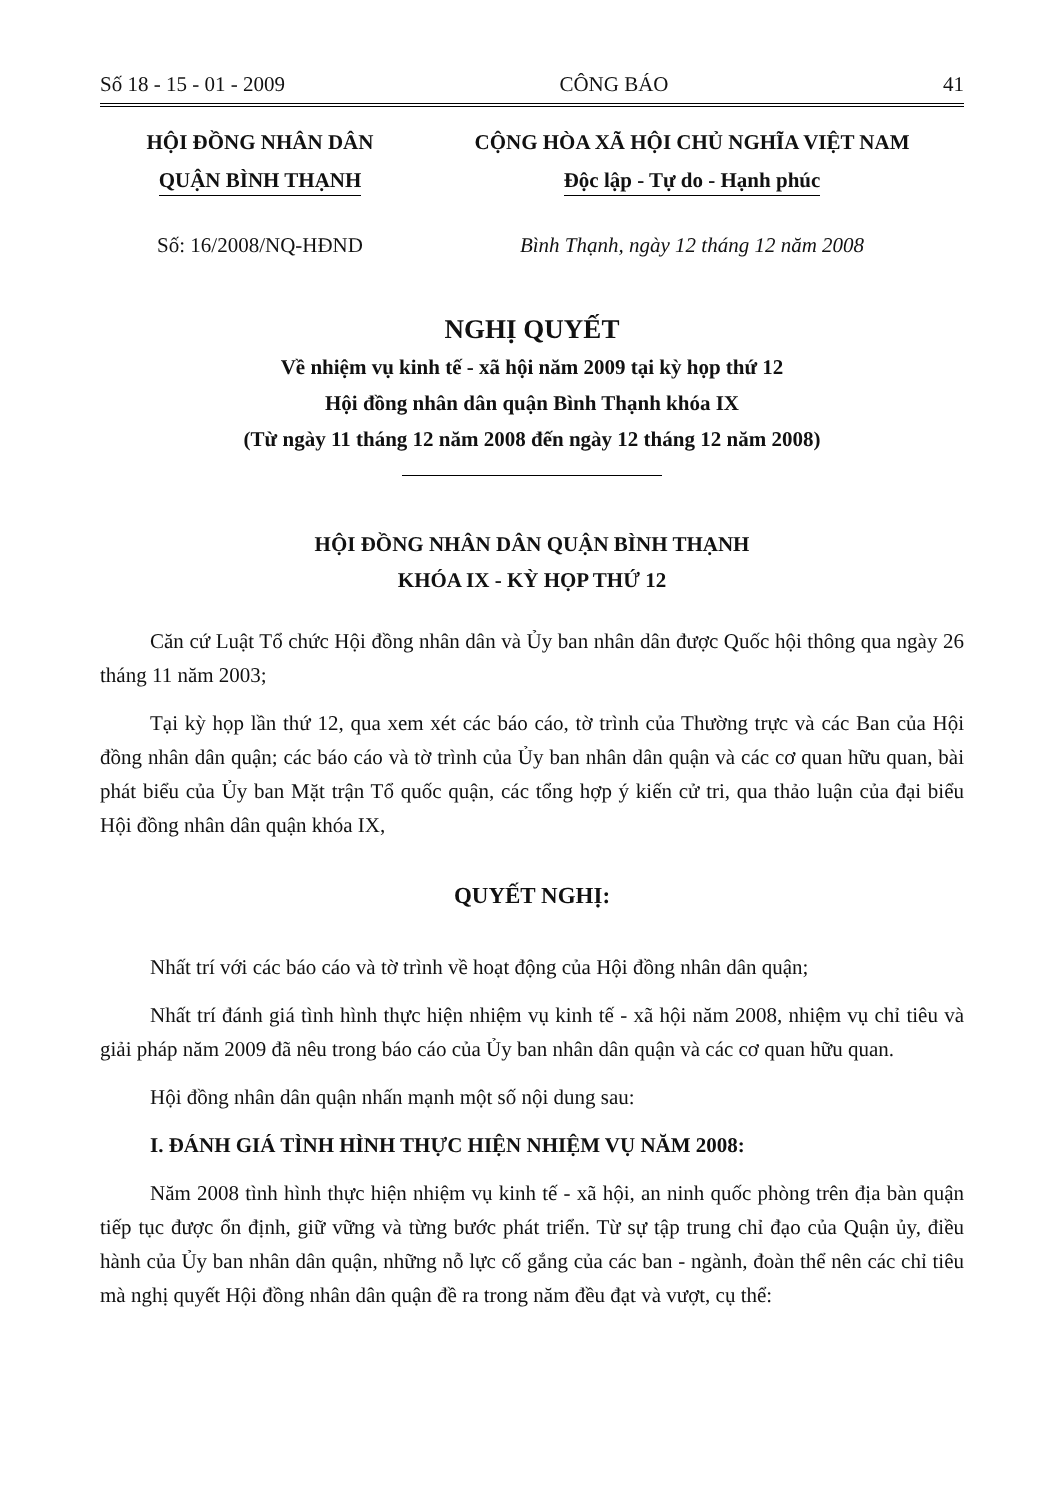Số 18 - 15 - 01 - 2009 CÔNG BÁO 41
HỘI ĐỒNG NHÂN DÂN
QUẬN BÌNH THẠNH
CỘNG HÒA XÃ HỘI CHỦ NGHĨA VIỆT NAM
Độc lập - Tự do - Hạnh phúc
Số: 16/2008/NQ-HĐND Bình Thạnh, ngày 12 tháng 12 năm 2008
NGHỊ QUYẾT
Về nhiệm vụ kinh tế - xã hội năm 2009 tại kỳ họp thứ 12
Hội đồng nhân dân quận Bình Thạnh khóa IX
(Từ ngày 11 tháng 12 năm 2008 đến ngày 12 tháng 12 năm 2008)
HỘI ĐỒNG NHÂN DÂN QUẬN BÌNH THẠNH
KHÓA IX - KỲ HỌP THỨ 12
Căn cứ Luật Tổ chức Hội đồng nhân dân và Ủy ban nhân dân được Quốc hội thông qua ngày 26 tháng 11 năm 2003;
Tại kỳ họp lần thứ 12, qua xem xét các báo cáo, tờ trình của Thường trực và các Ban của Hội đồng nhân dân quận; các báo cáo và tờ trình của Ủy ban nhân dân quận và các cơ quan hữu quan, bài phát biểu của Ủy ban Mặt trận Tổ quốc quận, các tổng hợp ý kiến cử tri, qua thảo luận của đại biểu Hội đồng nhân dân quận khóa IX,
QUYẾT NGHỊ:
Nhất trí với các báo cáo và tờ trình về hoạt động của Hội đồng nhân dân quận;
Nhất trí đánh giá tình hình thực hiện nhiệm vụ kinh tế - xã hội năm 2008, nhiệm vụ chỉ tiêu và giải pháp năm 2009 đã nêu trong báo cáo của Ủy ban nhân dân quận và các cơ quan hữu quan.
Hội đồng nhân dân quận nhấn mạnh một số nội dung sau:
I. ĐÁNH GIÁ TÌNH HÌNH THỰC HIỆN NHIỆM VỤ NĂM 2008:
Năm 2008 tình hình thực hiện nhiệm vụ kinh tế - xã hội, an ninh quốc phòng trên địa bàn quận tiếp tục được ổn định, giữ vững và từng bước phát triển. Từ sự tập trung chỉ đạo của Quận ủy, điều hành của Ủy ban nhân dân quận, những nỗ lực cố gắng của các ban - ngành, đoàn thể nên các chỉ tiêu mà nghị quyết Hội đồng nhân dân quận đề ra trong năm đều đạt và vượt, cụ thể: